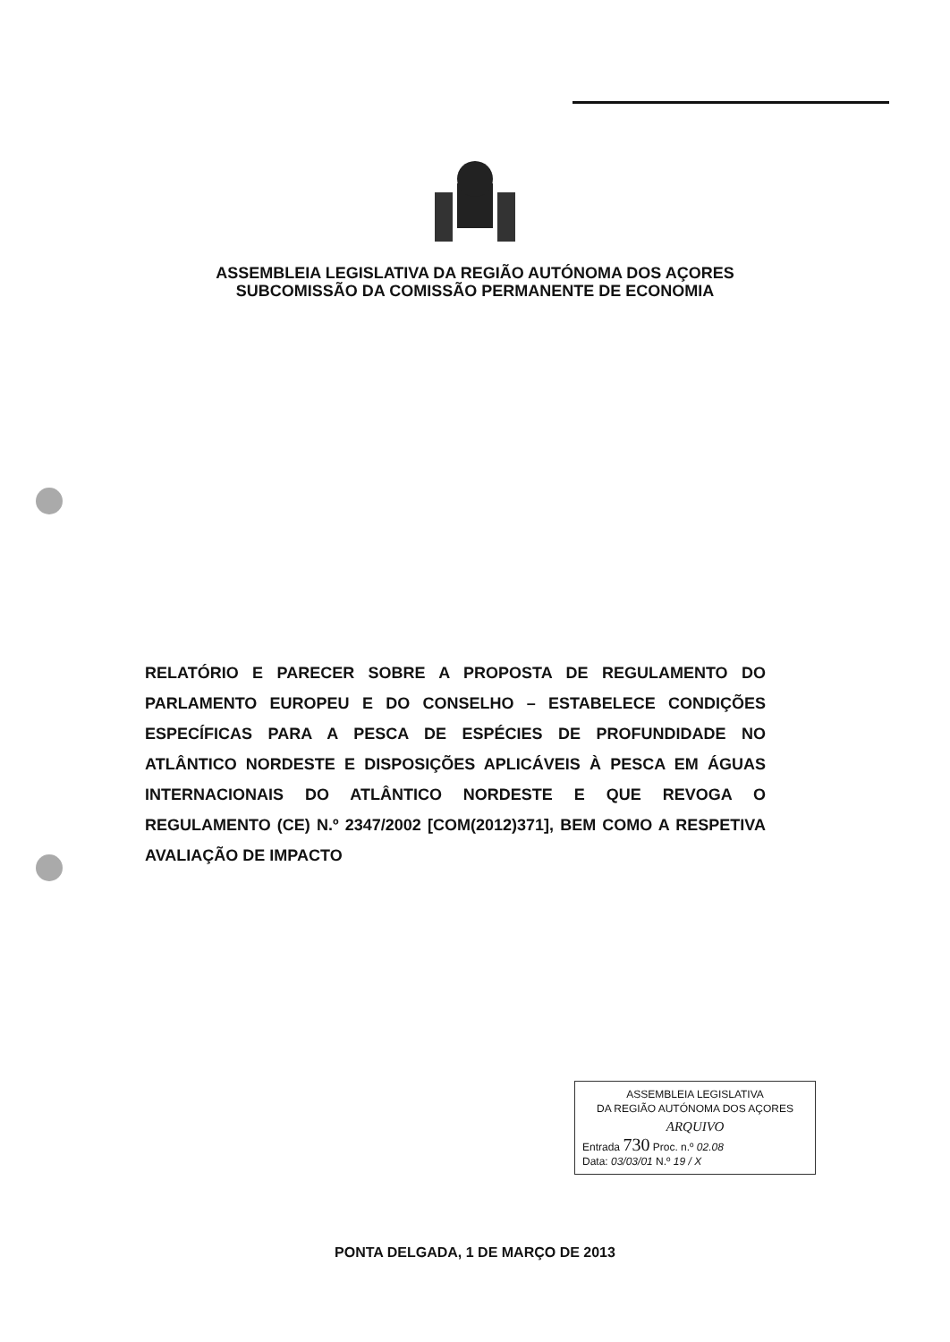ASSEMBLEIA LEGISLATIVA DA REGIÃO AUTÓNOMA DOS AÇORES
SUBCOMISSÃO DA COMISSÃO PERMANENTE DE ECONOMIA
RELATÓRIO E PARECER SOBRE A PROPOSTA DE REGULAMENTO DO PARLAMENTO EUROPEU E DO CONSELHO – ESTABELECE CONDIÇÕES ESPECÍFICAS PARA A PESCA DE ESPÉCIES DE PROFUNDIDADE NO ATLÂNTICO NORDESTE E DISPOSIÇÕES APLICÁVEIS À PESCA EM ÁGUAS INTERNACIONAIS DO ATLÂNTICO NORDESTE E QUE REVOGA O REGULAMENTO (CE) N.º 2347/2002 [COM(2012)371], BEM COMO A RESPETIVA AVALIAÇÃO DE IMPACTO
ASSEMBLEIA LEGISLATIVA
DA REGIÃO AUTÓNOMA DOS AÇORES
ARQUIVO
Entrada 730 Proc. n.º 02.08
Data: 03/03/01 N.º 19 / X
PONTA DELGADA, 1 DE MARÇO DE 2013